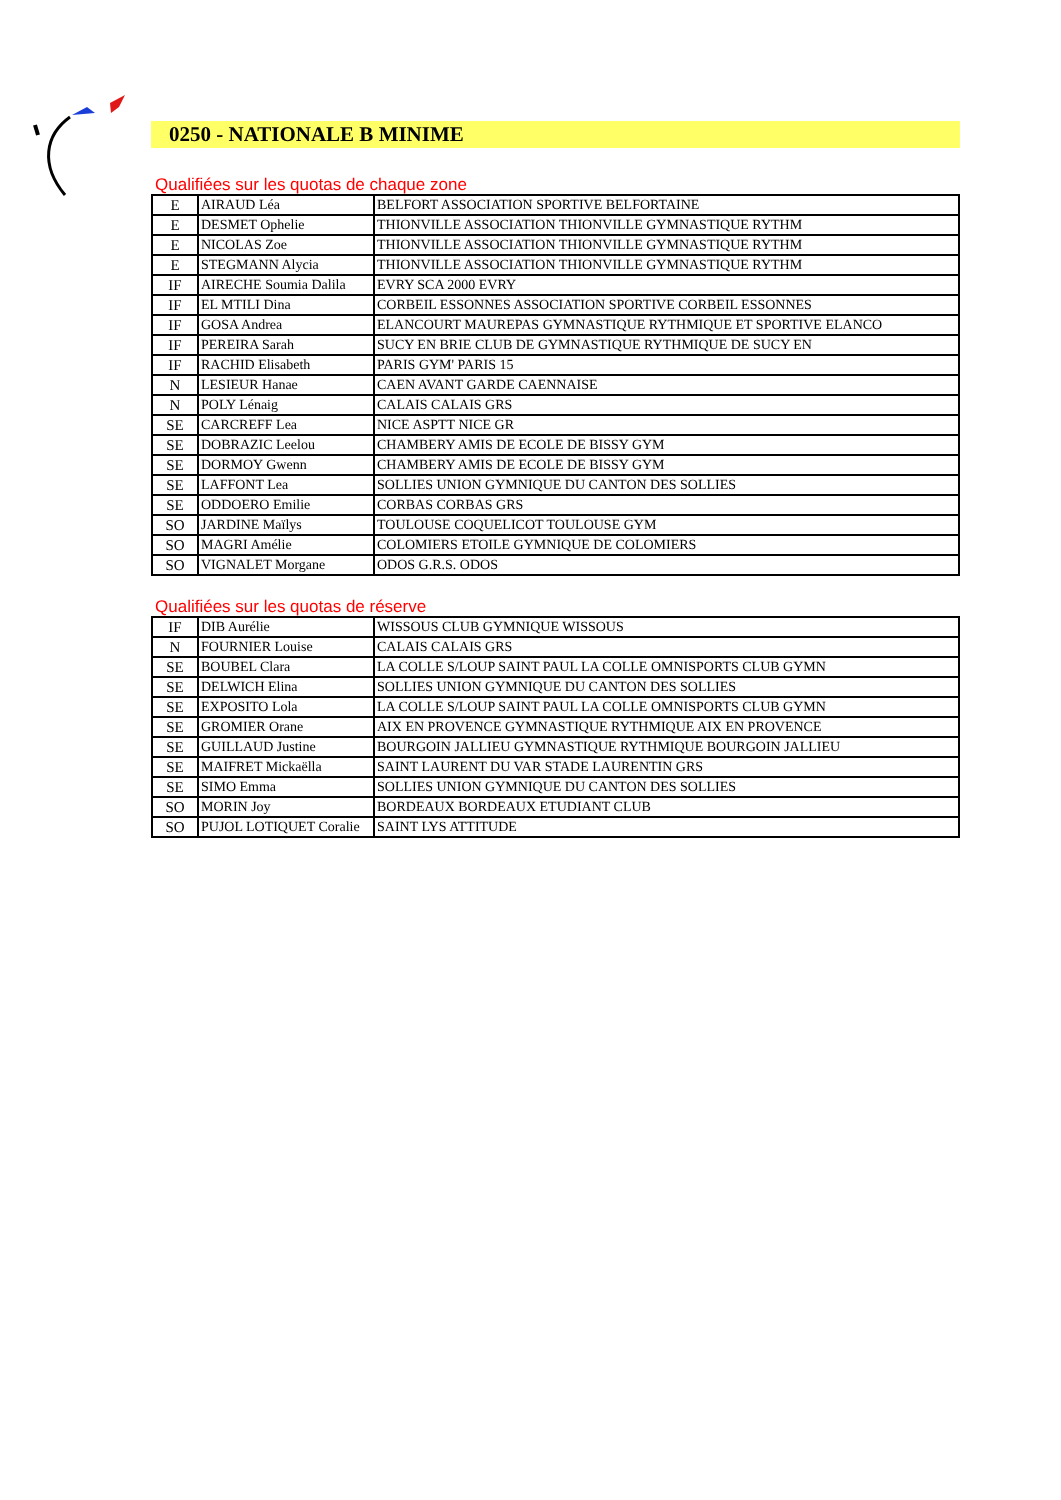0250 - NATIONALE B MINIME
Qualifiées sur les quotas de chaque zone
| E | AIRAUD Léa | BELFORT ASSOCIATION SPORTIVE BELFORTAINE |
| E | DESMET Ophelie | THIONVILLE ASSOCIATION THIONVILLE GYMNASTIQUE RYTHM |
| E | NICOLAS Zoe | THIONVILLE ASSOCIATION THIONVILLE GYMNASTIQUE RYTHM |
| E | STEGMANN Alycia | THIONVILLE ASSOCIATION THIONVILLE GYMNASTIQUE RYTHM |
| IF | AIRECHE Soumia Dalila | EVRY SCA 2000 EVRY |
| IF | EL MTILI Dina | CORBEIL ESSONNES ASSOCIATION SPORTIVE CORBEIL ESSONNES |
| IF | GOSA Andrea | ELANCOURT MAUREPAS GYMNASTIQUE RYTHMIQUE ET SPORTIVE ELANCO |
| IF | PEREIRA Sarah | SUCY EN BRIE CLUB DE GYMNASTIQUE RYTHMIQUE DE SUCY EN |
| IF | RACHID Elisabeth | PARIS GYM' PARIS 15 |
| N | LESIEUR Hanae | CAEN AVANT GARDE CAENNAISE |
| N | POLY Lénaig | CALAIS CALAIS GRS |
| SE | CARCREFF Lea | NICE ASPTT NICE GR |
| SE | DOBRAZIC Leelou | CHAMBERY AMIS DE ECOLE DE BISSY GYM |
| SE | DORMOY Gwenn | CHAMBERY AMIS DE ECOLE DE BISSY GYM |
| SE | LAFFONT Lea | SOLLIES UNION GYMNIQUE DU CANTON DES SOLLIES |
| SE | ODDOERO Emilie | CORBAS CORBAS GRS |
| SO | JARDINE Maïlys | TOULOUSE COQUELICOT TOULOUSE GYM |
| SO | MAGRI Amélie | COLOMIERS ETOILE GYMNIQUE DE COLOMIERS |
| SO | VIGNALET Morgane | ODOS G.R.S. ODOS |
Qualifiées sur les quotas de réserve
| IF | DIB Aurélie | WISSOUS CLUB GYMNIQUE WISSOUS |
| N | FOURNIER Louise | CALAIS CALAIS GRS |
| SE | BOUBEL Clara | LA COLLE S/LOUP SAINT PAUL LA COLLE OMNISPORTS CLUB GYMN |
| SE | DELWICH Elina | SOLLIES UNION GYMNIQUE DU CANTON DES SOLLIES |
| SE | EXPOSITO Lola | LA COLLE S/LOUP SAINT PAUL LA COLLE OMNISPORTS CLUB GYMN |
| SE | GROMIER Orane | AIX EN PROVENCE GYMNASTIQUE RYTHMIQUE AIX EN PROVENCE |
| SE | GUILLAUD Justine | BOURGOIN JALLIEU GYMNASTIQUE RYTHMIQUE BOURGOIN JALLIEU |
| SE | MAIFRET Mickaëlla | SAINT LAURENT DU VAR STADE LAURENTIN GRS |
| SE | SIMO Emma | SOLLIES UNION GYMNIQUE DU CANTON DES SOLLIES |
| SO | MORIN Joy | BORDEAUX BORDEAUX ETUDIANT CLUB |
| SO | PUJOL LOTIQUET Coralie | SAINT LYS ATTITUDE |